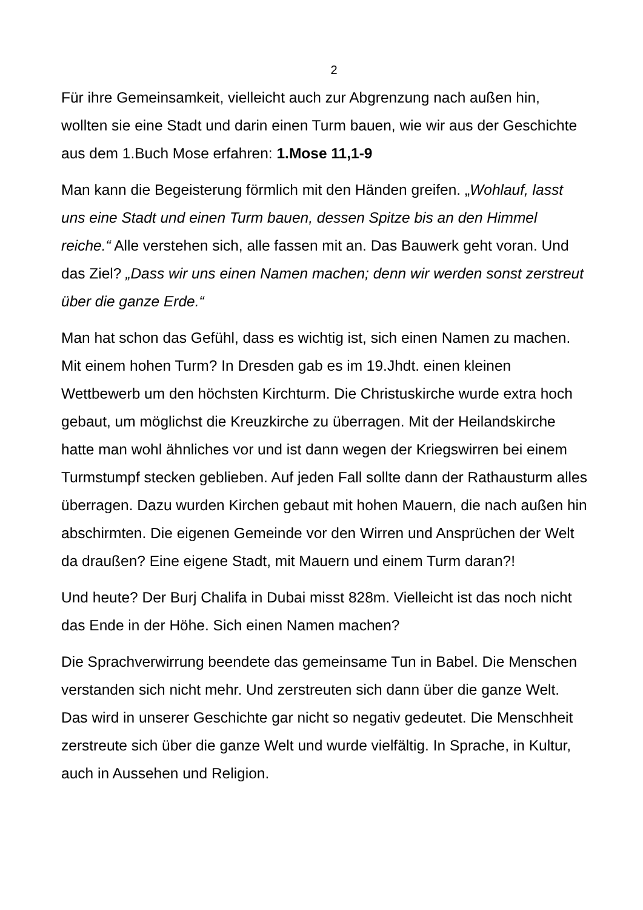2
Für ihre Gemeinsamkeit, vielleicht auch zur Abgrenzung nach außen hin, wollten sie eine Stadt und darin einen Turm bauen, wie wir aus der Geschichte aus dem 1.Buch Mose erfahren: 1.Mose 11,1-9
Man kann die Begeisterung förmlich mit den Händen greifen. „Wohlauf, lasst uns eine Stadt und einen Turm bauen, dessen Spitze bis an den Himmel reiche.“ Alle verstehen sich, alle fassen mit an. Das Bauwerk geht voran. Und das Ziel? „Dass wir uns einen Namen machen; denn wir werden sonst zerstreut über die ganze Erde.“
Man hat schon das Gefühl, dass es wichtig ist, sich einen Namen zu machen. Mit einem hohen Turm? In Dresden gab es im 19.Jhdt. einen kleinen Wettbewerb um den höchsten Kirchturm. Die Christuskirche wurde extra hoch gebaut, um möglichst die Kreuzkirche zu überragen. Mit der Heilandskirche hatte man wohl ähnliches vor und ist dann wegen der Kriegswirren bei einem Turmstumpf stecken geblieben. Auf jeden Fall sollte dann der Rathausturm alles überragen. Dazu wurden Kirchen gebaut mit hohen Mauern, die nach außen hin abschirmten. Die eigenen Gemeinde vor den Wirren und Ansprüchen der Welt da draußen? Eine eigene Stadt, mit Mauern und einem Turm daran?!
Und heute? Der Burj Chalifa in Dubai misst 828m. Vielleicht ist das noch nicht das Ende in der Höhe. Sich einen Namen machen?
Die Sprachverwirrung beendete das gemeinsame Tun in Babel. Die Menschen verstanden sich nicht mehr. Und zerstreuten sich dann über die ganze Welt. Das wird in unserer Geschichte gar nicht so negativ gedeutet. Die Menschheit zerstreute sich über die ganze Welt und wurde vielfältig. In Sprache, in Kultur, auch in Aussehen und Religion.